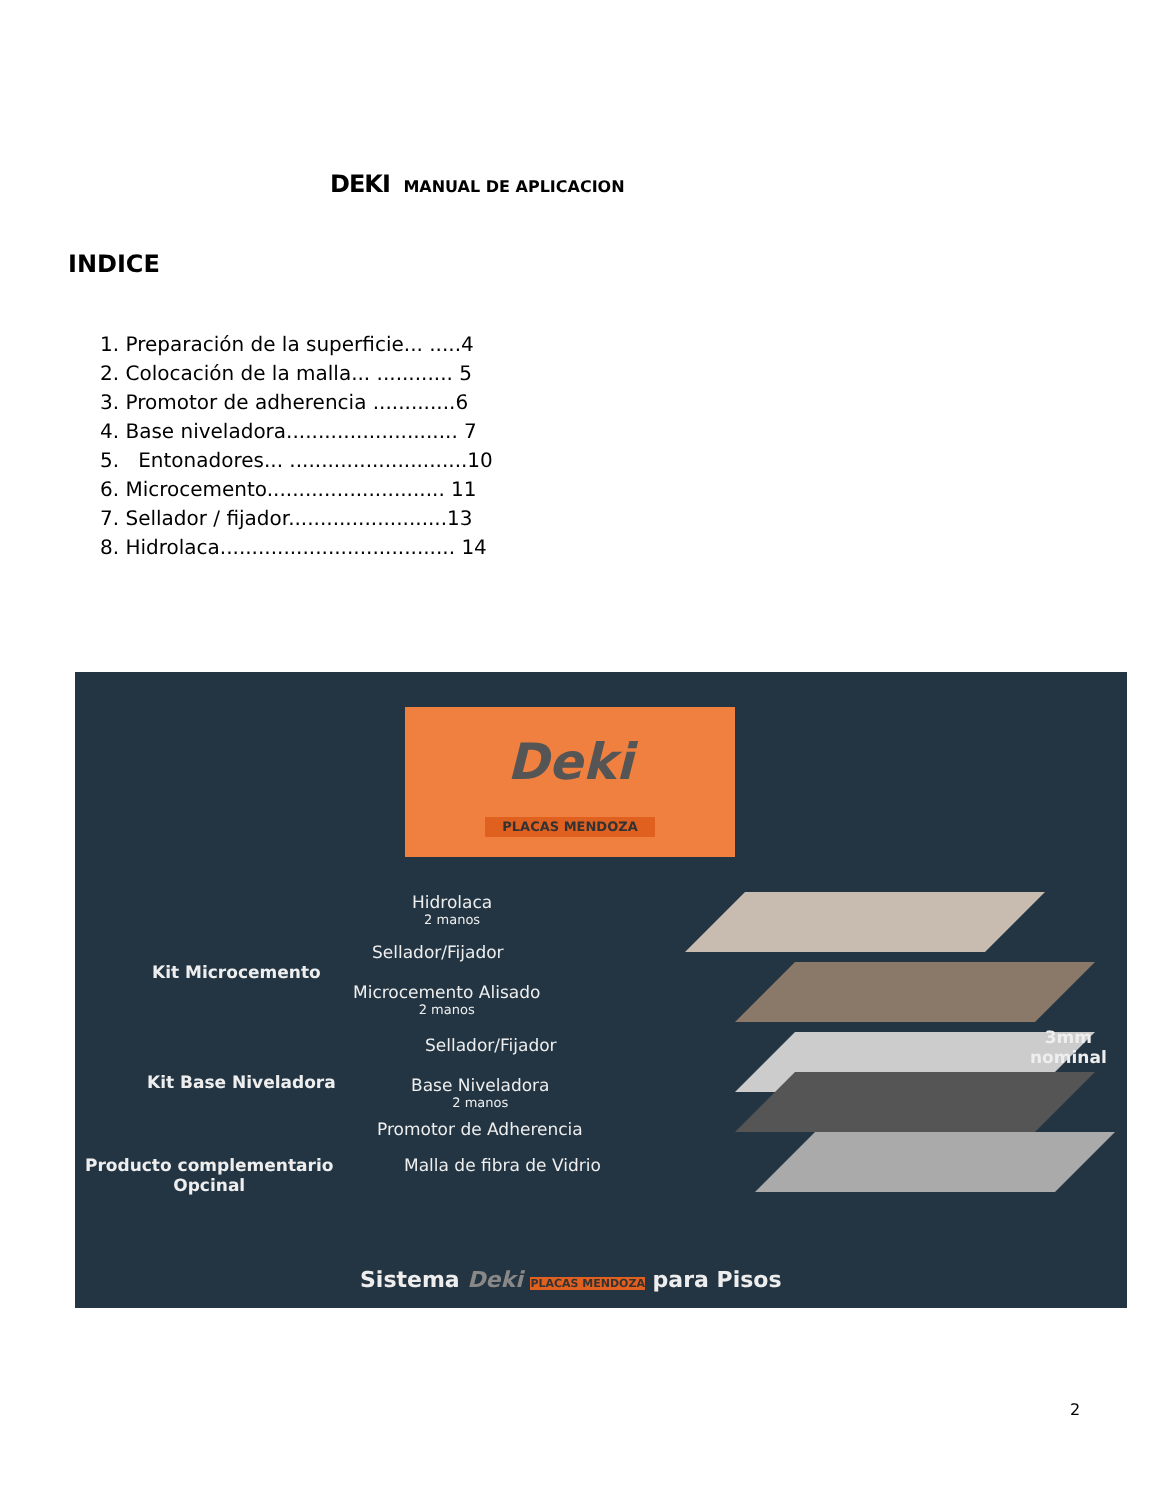DEKI MANUAL DE APLICACION
INDICE
1. Preparación de la superficie... .....4
2. Colocación de la malla... ............ 5
3. Promotor de adherencia .............6
4. Base niveladora........................... 7
5. Entonadores... ............................10
6. Microcemento............................ 11
7. Sellador / fijador.........................13
8. Hidrolaca..................................... 14
Deki
PLACAS MENDOZA
Hidrolaca
2 manos
Sellador/Fijador
Kit Microcemento
Microcemento Alisado
2 manos
Sellador/Fijador
Kit Base Niveladora Base Niveladora
2 manos
Promotor de Adherencia
Producto complementario
Opcinal
Malla de fibra de Vidrio
3mm
nominal
Sistema Deki PLACAS MENDOZA para Pisos
2